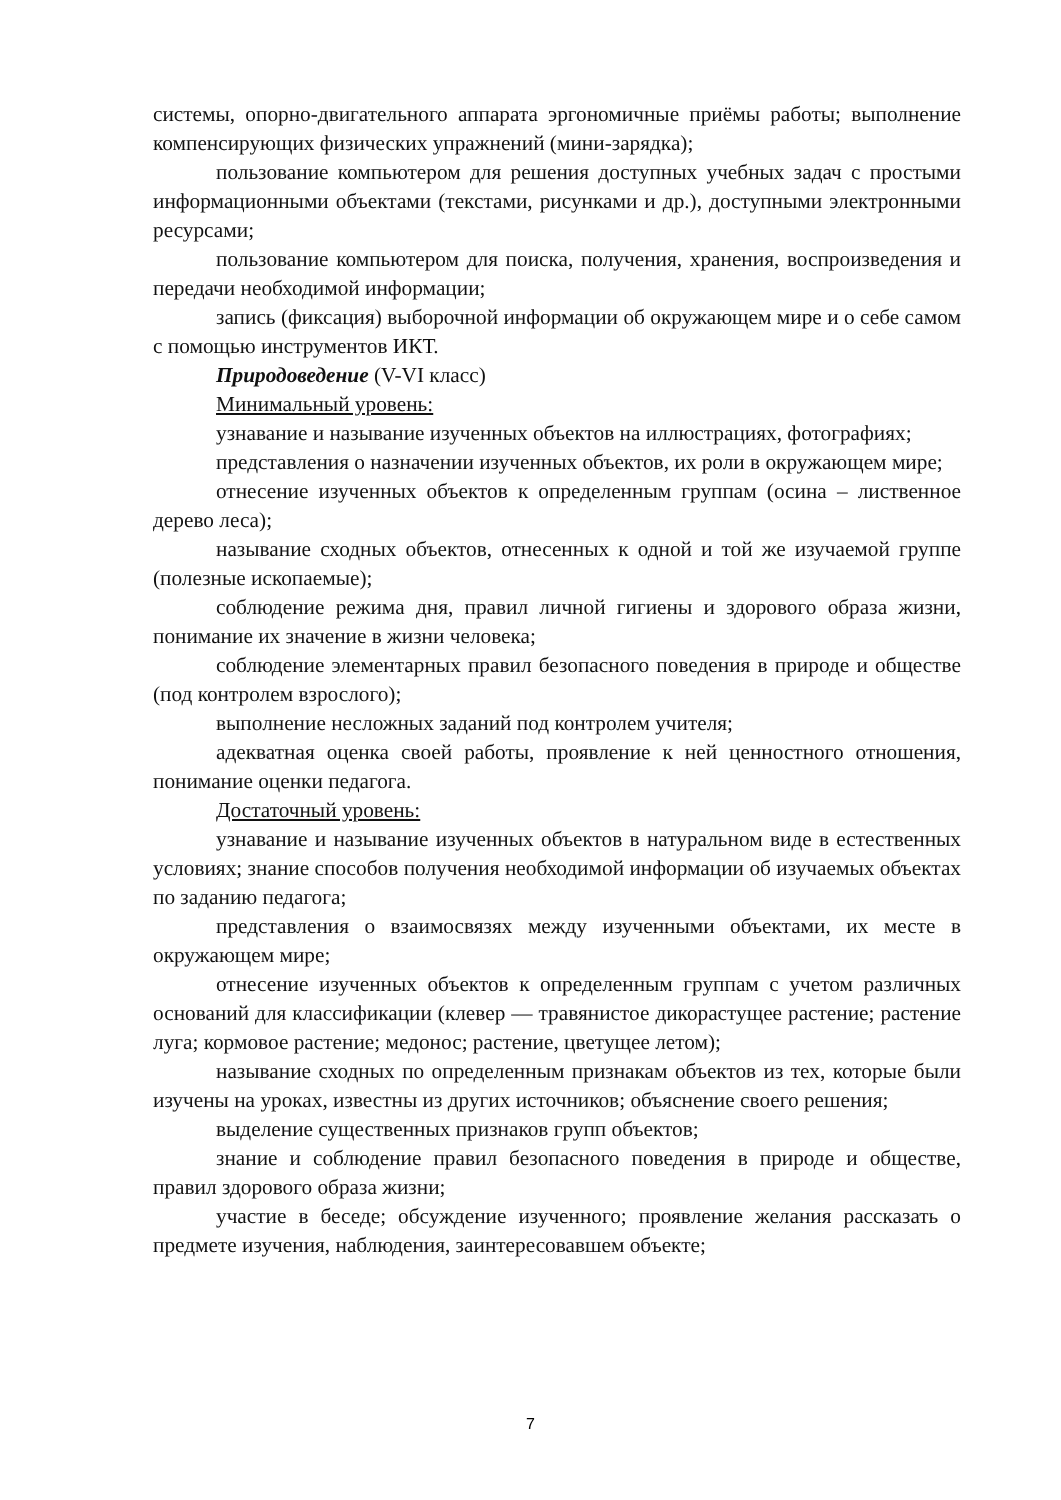системы, опорно-двигательного аппарата эргономичные приёмы работы; выполнение компенсирующих физических упражнений (мини-зарядка);
пользование компьютером для решения доступных учебных задач с простыми информационными объектами (текстами, рисунками и др.), доступными электронными ресурсами;
пользование компьютером для поиска, получения, хранения, воспроизведения и передачи необходимой информации;
запись (фиксация) выборочной информации об окружающем мире и о себе самом с помощью инструментов ИКТ.
Природоведение (V-VI класс)
Минимальный уровень:
узнавание и называние изученных объектов на иллюстрациях, фотографиях;
представления о назначении изученных объектов, их роли в окружающем мире;
отнесение изученных объектов к определенным группам (осина – лиственное дерево леса);
называние сходных объектов, отнесенных к одной и той же изучаемой группе (полезные ископаемые);
соблюдение режима дня, правил личной гигиены и здорового образа жизни, понимание их значение в жизни человека;
соблюдение элементарных правил безопасного поведения в природе и обществе (под контролем взрослого);
выполнение несложных заданий под контролем учителя;
адекватная оценка своей работы, проявление к ней ценностного отношения, понимание оценки педагога.
Достаточный уровень:
узнавание и называние изученных объектов в натуральном виде в естественных условиях; знание способов получения необходимой информации об изучаемых объектах по заданию педагога;
представления о взаимосвязях между изученными объектами, их месте в окружающем мире;
отнесение изученных объектов к определенным группам с учетом различных оснований для классификации (клевер — травянистое дикорастущее растение; растение луга; кормовое растение; медонос; растение, цветущее летом);
называние сходных по определенным признакам объектов из тех, которые были изучены на уроках, известны из других источников; объяснение своего решения;
выделение существенных признаков групп объектов;
знание и соблюдение правил безопасного поведения в природе и обществе, правил здорового образа жизни;
участие в беседе; обсуждение изученного; проявление желания рассказать о предмете изучения, наблюдения, заинтересовавшем объекте;
7